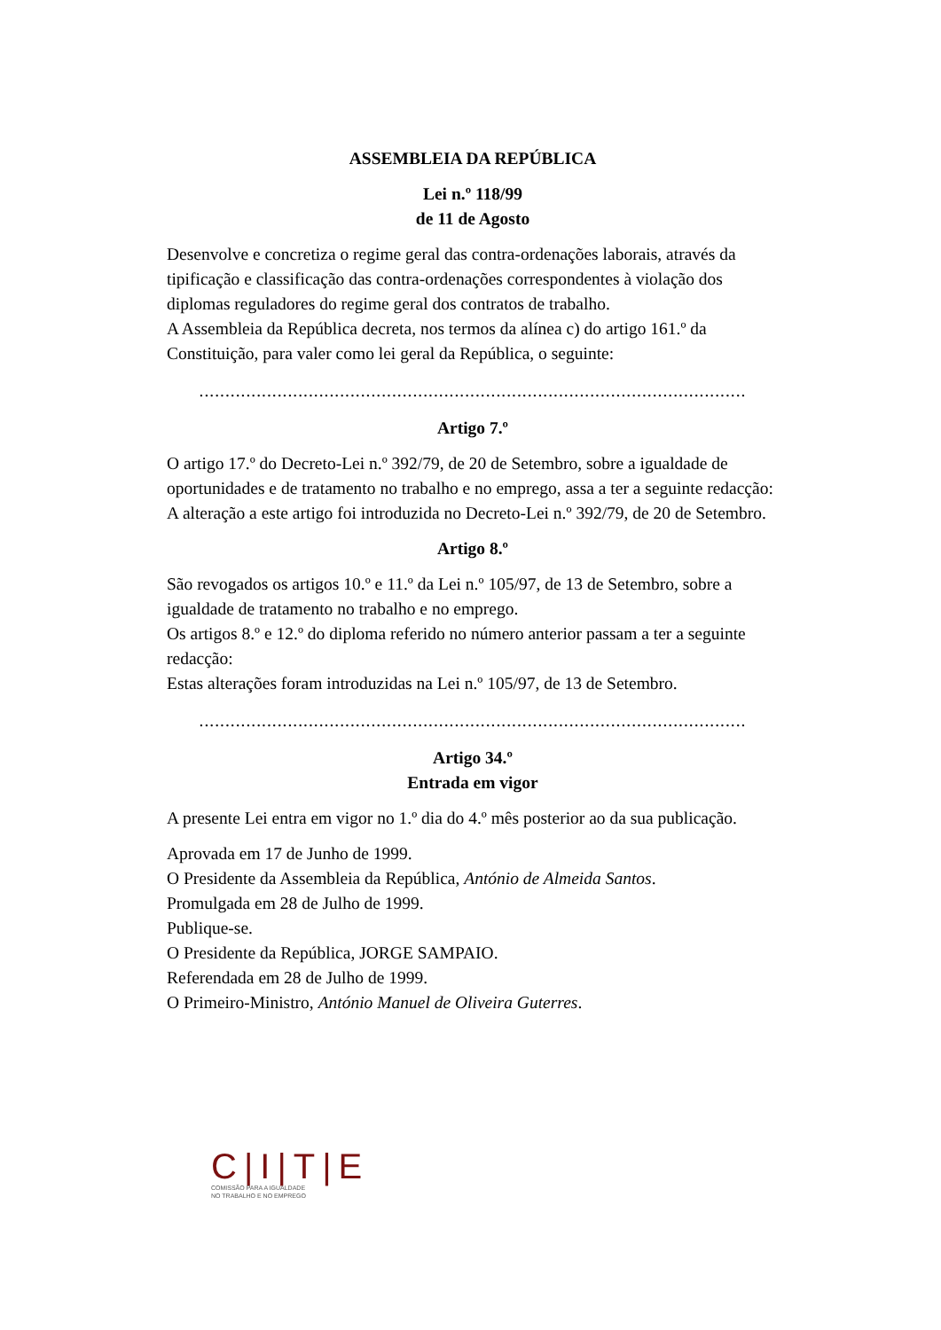ASSEMBLEIA DA REPÚBLICA
Lei n.º 118/99
de 11 de Agosto
Desenvolve e concretiza o regime geral das contra-ordenações laborais, através da tipificação e classificação das contra-ordenações correspondentes à violação dos diplomas reguladores do regime geral dos contratos de trabalho.
A Assembleia da República decreta, nos termos da alínea c) do artigo 161.º da Constituição, para valer como lei geral da República, o seguinte:
.........................................................................................................
Artigo 7.º
O artigo 17.º do Decreto-Lei n.º 392/79, de 20 de Setembro, sobre a igualdade de oportunidades e de tratamento no trabalho e no emprego, assa a ter a seguinte redacção:
A alteração a este artigo foi introduzida no Decreto-Lei n.º 392/79, de 20 de Setembro.
Artigo 8.º
São revogados os artigos 10.º e 11.º da Lei n.º 105/97, de 13 de Setembro, sobre a igualdade de tratamento no trabalho e no emprego.
Os artigos 8.º e 12.º do diploma referido no número anterior passam a ter a seguinte redacção:
Estas alterações foram introduzidas na Lei n.º 105/97, de 13 de Setembro.
.........................................................................................................
Artigo 34.º
Entrada em vigor
A presente Lei entra em vigor no 1.º dia do 4.º mês posterior ao da sua publicação.
Aprovada em 17 de Junho de 1999.
O Presidente da Assembleia da República, António de Almeida Santos.
Promulgada em 28 de Julho de 1999.
Publique-se.
O Presidente da República, JORGE SAMPAIO.
Referendada em 28 de Julho de 1999.
O Primeiro-Ministro, António Manuel de Oliveira Guterres.
C|I|T|E
COMISSÃO PARA A IGUALDADE
NO TRABALHO E NO EMPREGO